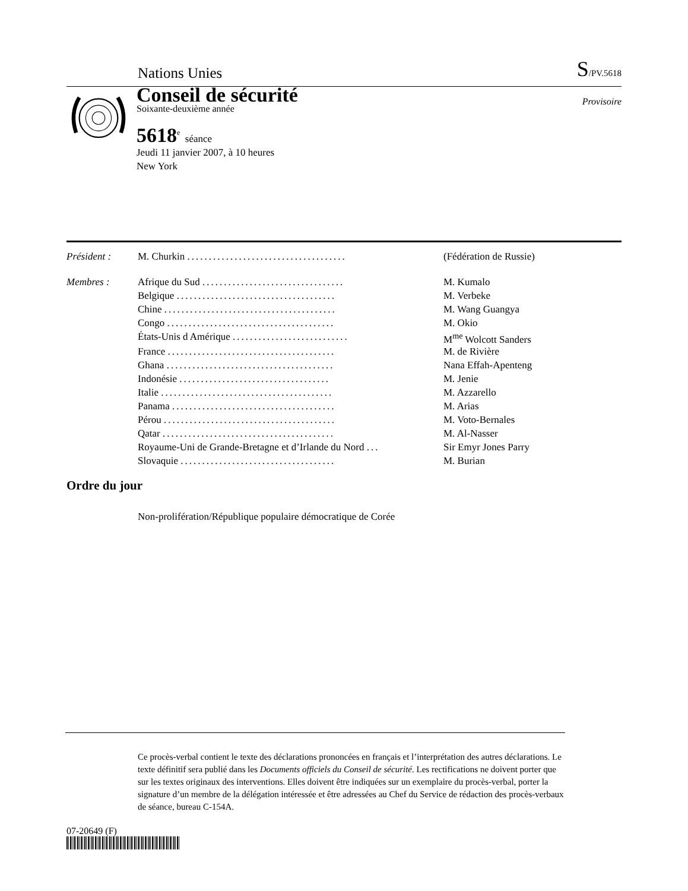Nations Unies S/PV.5618
Conseil de sécurité
Soixante-deuxième année
5618<sup>e</sup> séance
Jeudi 11 janvier 2007, à 10 heures
New York
Provisoire
| Président : | M. Churkin ..................................... | (Fédération de Russie) |
| Membres : | Afrique du Sud ................................. | M. Kumalo |
| | Belgique ..................................... | M. Verbeke |
| | Chine ........................................ | M. Wang Guangya |
| | Congo ....................................... | M. Okio |
| | États-Unis d Amérique ........................... | M<sup>me</sup> Wolcott Sanders |
| | France ....................................... | M. de Rivière |
| | Ghana ....................................... | Nana Effah-Apenteng |
| | Indonésie ................................... | M. Jenie |
| | Italie ........................................ | M. Azzarello |
| | Panama ...................................... | M. Arias |
| | Pérou ........................................ | M. Voto-Bernales |
| | Qatar ........................................ | M. Al-Nasser |
| | Royaume-Uni de Grande-Bretagne et d’Irlande du Nord ... | Sir Emyr Jones Parry |
| | Slovaquie .................................... | M. Burian |
Ordre du jour
Non-prolifération/République populaire démocratique de Corée
Ce procès-verbal contient le texte des déclarations prononcées en français et l’interprétation des autres déclarations. Le texte définitif sera publié dans les Documents officiels du Conseil de sécurité. Les rectifications ne doivent porter que sur les textes originaux des interventions. Elles doivent être indiquées sur un exemplaire du procès-verbal, porter la signature d’un membre de la délégation intéressée et être adressées au Chef du Service de rédaction des procès-verbaux de séance, bureau C-154A.
07-20649 (F)